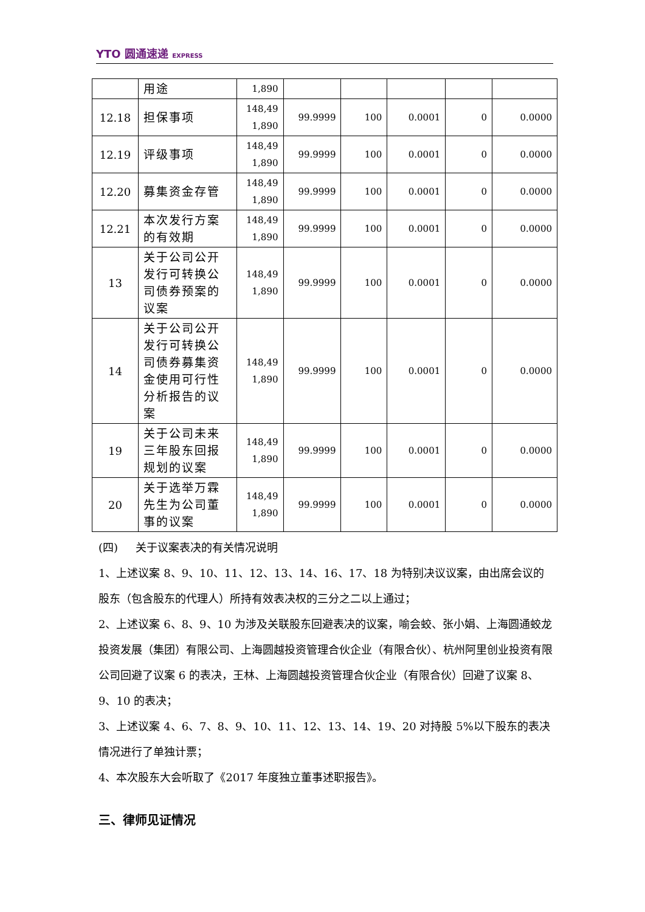YTO 圆通速递 EXPRESS
| | 用途 | 1,890 | | | | | |
| 12.18 | 担保事项 | 148,49 1,890 | 99.9999 | 100 | 0.0001 | 0 | 0.0000 |
| 12.19 | 评级事项 | 148,49 1,890 | 99.9999 | 100 | 0.0001 | 0 | 0.0000 |
| 12.20 | 募集资金存管 | 148,49 1,890 | 99.9999 | 100 | 0.0001 | 0 | 0.0000 |
| 12.21 | 本次发行方案的有效期 | 148,49 1,890 | 99.9999 | 100 | 0.0001 | 0 | 0.0000 |
| 13 | 关于公司公开发行可转换公司债券预案的议案 | 148,49 1,890 | 99.9999 | 100 | 0.0001 | 0 | 0.0000 |
| 14 | 关于公司公开发行可转换公司债券募集资金使用可行性分析报告的议案 | 148,49 1,890 | 99.9999 | 100 | 0.0001 | 0 | 0.0000 |
| 19 | 关于公司未来三年股东回报规划的议案 | 148,49 1,890 | 99.9999 | 100 | 0.0001 | 0 | 0.0000 |
| 20 | 关于选举万霖先生为公司董事的议案 | 148,49 1,890 | 99.9999 | 100 | 0.0001 | 0 | 0.0000 |
(四) 关于议案表决的有关情况说明
1、上述议案 8、9、10、11、12、13、14、16、17、18 为特别决议议案，由出席会议的股东（包含股东的代理人）所持有效表决权的三分之二以上通过；
2、上述议案 6、8、9、10 为涉及关联股东回避表决的议案，喻会蛟、张小娟、上海圆通蛟龙投资发展（集团）有限公司、上海圆越投资管理合伙企业（有限合伙）、杭州阿里创业投资有限公司回避了议案 6 的表决，王林、上海圆越投资管理合伙企业（有限合伙）回避了议案 8、9、10 的表决；
3、上述议案 4、6、7、8、9、10、11、12、13、14、19、20 对持股 5%以下股东的表决情况进行了单独计票；
4、本次股东大会听取了《2017 年度独立董事述职报告》。
三、律师见证情况